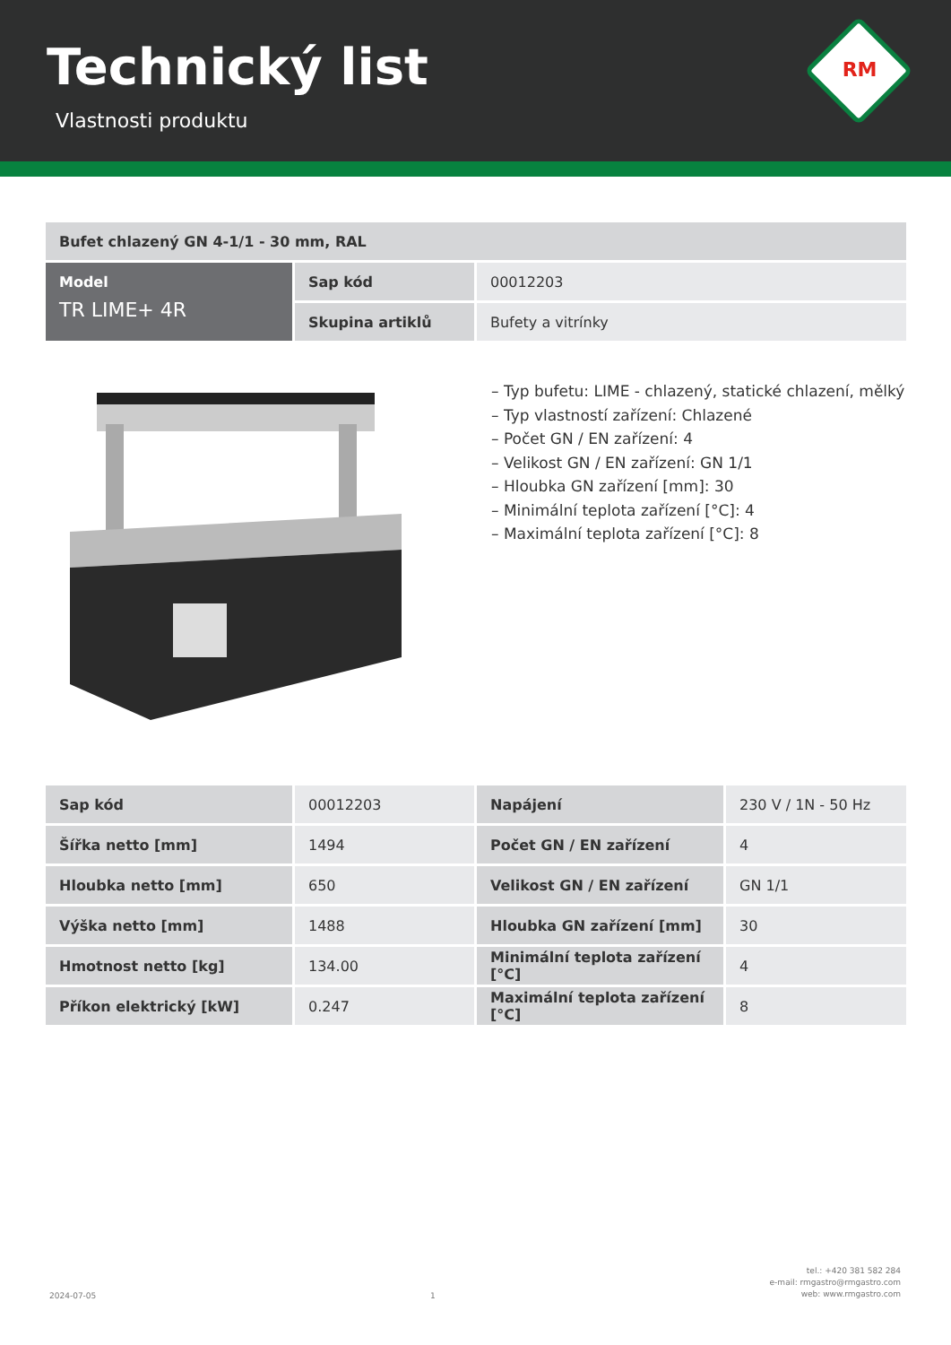Technický list
Vlastnosti produktu
RM
| Bufet chlazený GN 4-1/1 - 30 mm, RAL | | |
| --- | --- | --- |
| Model TR LIME+ 4R | Sap kód | 00012203 |
| | Skupina artiklů | Bufety a vitrínky |
– Typ bufetu: LIME - chlazený, statické chlazení, mělký
– Typ vlastností zařízení: Chlazené
– Počet GN / EN zařízení: 4
– Velikost GN / EN zařízení: GN 1/1
– Hloubka GN zařízení [mm]: 30
– Minimální teplota zařízení [°C]: 4
– Maximální teplota zařízení [°C]: 8
| Sap kód | 00012203 | Napájení | 230 V / 1N - 50 Hz |
| Šířka netto [mm] | 1494 | Počet GN / EN zařízení | 4 |
| Hloubka netto [mm] | 650 | Velikost GN / EN zařízení | GN 1/1 |
| Výška netto [mm] | 1488 | Hloubka GN zařízení [mm] | 30 |
| Hmotnost netto [kg] | 134.00 | Minimální teplota zařízení [°C] | 4 |
| Příkon elektrický [kW] | 0.247 | Maximální teplota zařízení [°C] | 8 |
2024-07-05 1 tel.: +420 381 582 284
e-mail: rmgastro@rmgastro.com
web: www.rmgastro.com